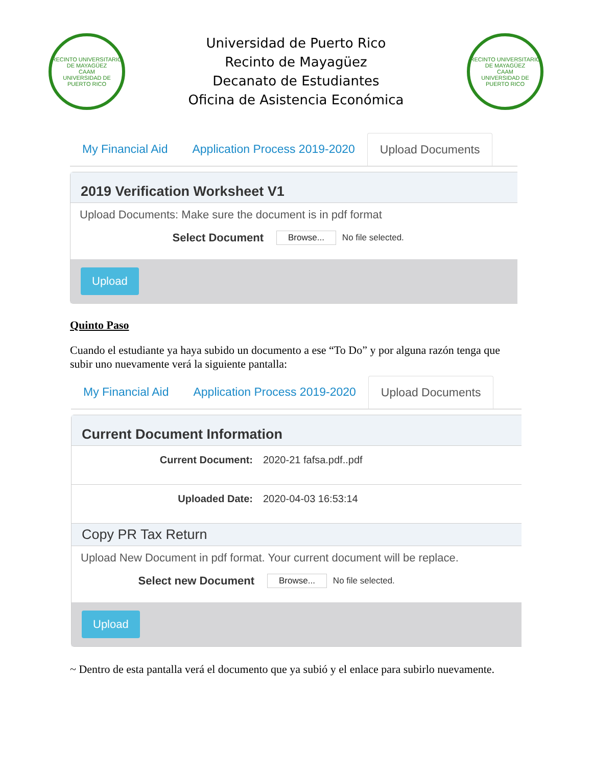RECINTO UNIVERSITARIO DE MAYAGÜEZ
CAAM
UNIVERSIDAD DE PUERTO RICO
Universidad de Puerto Rico
Recinto de Mayagüez
Decanato de Estudiantes
Oficina de Asistencia Económica
RECINTO UNIVERSITARIO DE MAYAGÜEZ
CAAM
UNIVERSIDAD DE PUERTO RICO
My Financial Aid Application Process 2019-2020 Upload Documents
2019 Verification Worksheet V1
Upload Documents: Make sure the document is in pdf format
Select Document
Browse...
No file selected.
Upload
Quinto Paso
Cuando el estudiante ya haya subido un documento a ese “To Do” y por alguna razón tenga que subir uno nuevamente verá la siguiente pantalla:
My Financial Aid Application Process 2019-2020 Upload Documents
Current Document Information
Current Document: 2020-21 fafsa.pdf..pdf
Uploaded Date: 2020-04-03 16:53:14
Copy PR Tax Return
Upload New Document in pdf format. Your current document will be replace.
Select new Document
Browse...
No file selected.
Upload
~ Dentro de esta pantalla verá el documento que ya subió y el enlace para subirlo nuevamente.